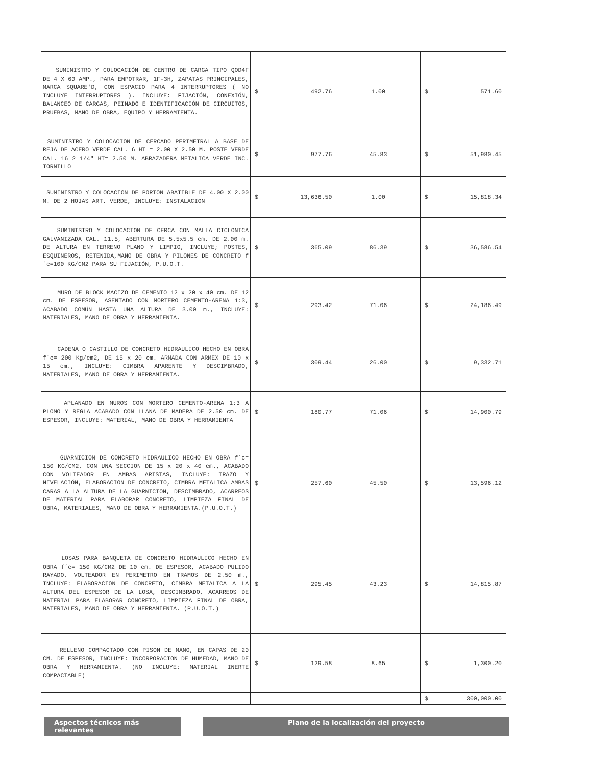| SUMINISTRO Y COLOCACIÓN DE CENTRO DE CARGA TIPO QOD4F DE 4 X 60 AMP., PARA EMPOTRAR, 1F-3H, ZAPATAS PRINCIPALES, MARCA SQUARE'D, CON ESPACIO PARA 4 INTERRUPTORES ( NO INCLUYE INTERRUPTORES ). INCLUYE: FIJACIÓN, CONEXIÓN, BALANCEO DE CARGAS, PEINADO E IDENTIFICACIÓN DE CIRCUITOS, PRUEBAS, MANO DE OBRA, EQUIPO Y HERRAMIENTA. | $ 492.76 | 1.00 | $ 571.60 |
| SUMINISTRO Y COLOCACION DE CERCADO PERIMETRAL A BASE DE REJA DE ACERO VERDE CAL. 6 HT = 2.00 X 2.50 M. POSTE VERDE CAL. 16 2 1/4" HT= 2.50 M. ABRAZADERA METALICA VERDE INC. TORNILLO | $ 977.76 | 45.83 | $ 51,980.45 |
| SUMINISTRO Y COLOCACION DE PORTON ABATIBLE DE 4.00 X 2.00 M. DE 2 HOJAS ART. VERDE, INCLUYE: INSTALACION | $ 13,636.50 | 1.00 | $ 15,818.34 |
| SUMINISTRO Y COLOCACION DE CERCA CON MALLA CICLONICA GALVANIZADA CAL. 11.5, ABERTURA DE 5.5x5.5 cm. DE 2.00 m. DE ALTURA EN TERRENO PLANO Y LIMPIO, INCLUYE; POSTES, ESQUINEROS, RETENIDA,MANO DE OBRA Y PILONES DE CONCRETO f´c=100 KG/CM2 PARA SU FIJACIÓN, P.U.O.T. | $ 365.09 | 86.39 | $ 36,586.54 |
| MURO DE BLOCK MACIZO DE CEMENTO 12 x 20 x 40 cm. DE 12 cm. DE ESPESOR, ASENTADO CON MORTERO CEMENTO-ARENA 1:3, ACABADO COMÚN HASTA UNA ALTURA DE 3.00 m., INCLUYE: MATERIALES, MANO DE OBRA Y HERRAMIENTA. | $ 293.42 | 71.06 | $ 24,186.49 |
| CADENA O CASTILLO DE CONCRETO HIDRAULICO HECHO EN OBRA f`c= 200 Kg/cm2, DE 15 x 20 cm. ARMADA CON ARMEX DE 10 x 15 cm., INCLUYE: CIMBRA APARENTE Y DESCIMBRADO, MATERIALES, MANO DE OBRA Y HERRAMIENTA. | $ 309.44 | 26.00 | $ 9,332.71 |
| APLANADO EN MUROS CON MORTERO CEMENTO-ARENA 1:3 A PLOMO Y REGLA ACABADO CON LLANA DE MADERA DE 2.50 cm. DE ESPESOR, INCLUYE: MATERIAL, MANO DE OBRA Y HERRAMIENTA | $ 180.77 | 71.06 | $ 14,900.79 |
| GUARNICION DE CONCRETO HIDRAULICO HECHO EN OBRA f´c= 150 KG/CM2, CON UNA SECCION DE 15 x 20 x 40 cm., ACABADO CON VOLTEADOR EN AMBAS ARISTAS, INCLUYE: TRAZO Y NIVELACIÓN, ELABORACION DE CONCRETO, CIMBRA METALICA AMBAS CARAS A LA ALTURA DE LA GUARNICION, DESCIMBRADO, ACARREOS DE MATERIAL PARA ELABORAR CONCRETO, LIMPIEZA FINAL DE OBRA, MATERIALES, MANO DE OBRA Y HERRAMIENTA.(P.U.O.T.) | $ 257.60 | 45.50 | $ 13,596.12 |
| LOSAS PARA BANQUETA DE CONCRETO HIDRAULICO HECHO EN OBRA f´c= 150 KG/CM2 DE 10 cm. DE ESPESOR, ACABADO PULIDO RAYADO, VOLTEADOR EN PERIMETRO EN TRAMOS DE 2.50 m., INCLUYE: ELABORACION DE CONCRETO, CIMBRA METALICA A LA ALTURA DEL ESPESOR DE LA LOSA, DESCIMBRADO, ACARREOS DE MATERIAL PARA ELABORAR CONCRETO, LIMPIEZA FINAL DE OBRA, MATERIALES, MANO DE OBRA Y HERRAMIENTA. (P.U.O.T.) | $ 295.45 | 43.23 | $ 14,815.87 |
| RELLENO COMPACTADO CON PISON DE MANO, EN CAPAS DE 20 CM. DE ESPESOR, INCLUYE: INCORPORACION DE HUMEDAD, MANO DE OBRA Y HERRAMIENTA. (NO INCLUYE: MATERIAL INERTE COMPACTABLE) | $ 129.58 | 8.65 | $ 1,300.20 |
| | | | $ 300,000.00 |
Aspectos técnicos más relevantes
Plano de la localización del proyecto